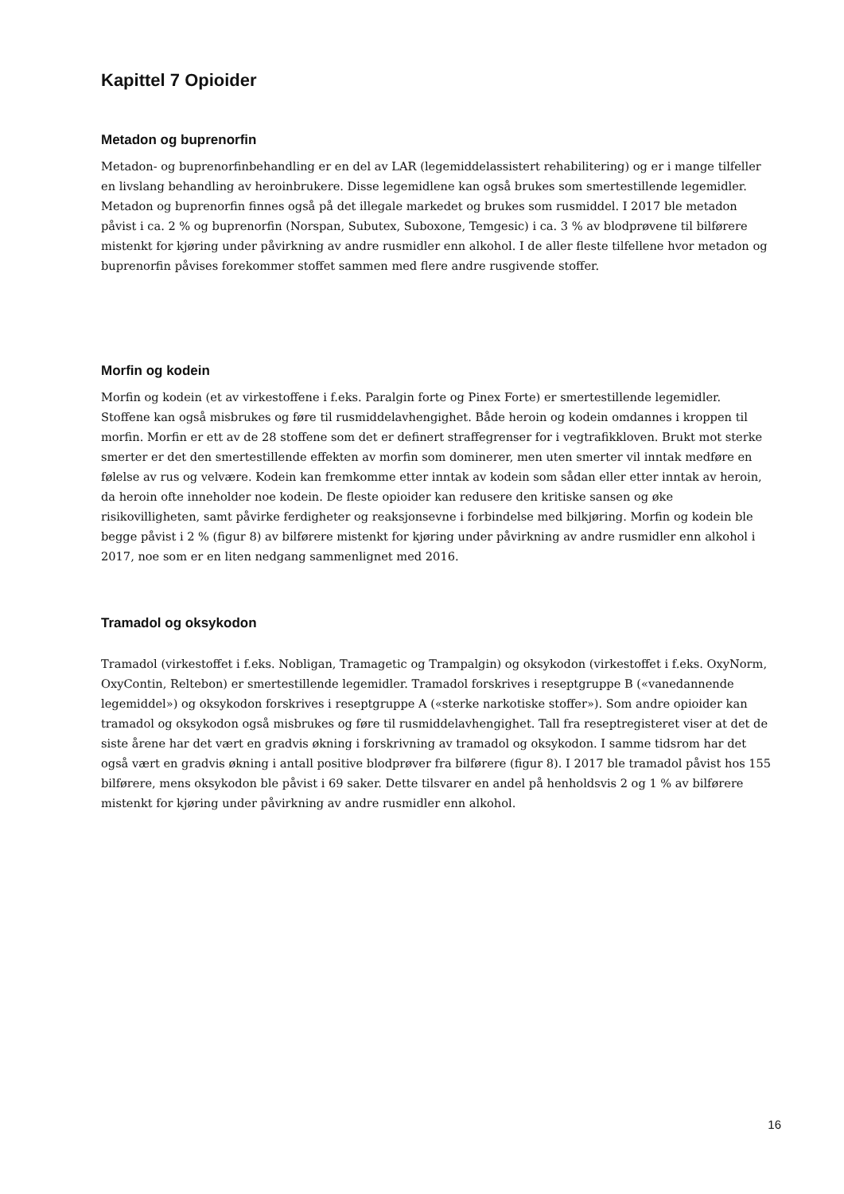Kapittel 7 Opioider
Metadon og buprenorfin
Metadon- og buprenorfinbehandling er en del av LAR (legemiddelassistert rehabilitering) og er i mange tilfeller en livslang behandling av heroinbrukere. Disse legemidlene kan også brukes som smertestillende legemidler. Metadon og buprenorfin finnes også på det illegale markedet og brukes som rusmiddel. I 2017 ble metadon påvist i ca. 2 % og buprenorfin (Norspan, Subutex, Suboxone, Temgesic) i ca. 3 % av blodprøvene til bilførere mistenkt for kjøring under påvirkning av andre rusmidler enn alkohol. I de aller fleste tilfellene hvor metadon og buprenorfin påvises forekommer stoffet sammen med flere andre rusgivende stoffer.
Morfin og kodein
Morfin og kodein (et av virkestoffene i f.eks. Paralgin forte og Pinex Forte) er smertestillende legemidler. Stoffene kan også misbrukes og føre til rusmiddelavhengighet. Både heroin og kodein omdannes i kroppen til morfin. Morfin er ett av de 28 stoffene som det er definert straffegrenser for i vegtrafikkloven. Brukt mot sterke smerter er det den smertestillende effekten av morfin som dominerer, men uten smerter vil inntak medføre en følelse av rus og velvære. Kodein kan fremkomme etter inntak av kodein som sådan eller etter inntak av heroin, da heroin ofte inneholder noe kodein. De fleste opioider kan redusere den kritiske sansen og øke risikovilligheten, samt påvirke ferdigheter og reaksjonsevne i forbindelse med bilkjøring. Morfin og kodein ble begge påvist i 2 % (figur 8) av bilførere mistenkt for kjøring under påvirkning av andre rusmidler enn alkohol i 2017, noe som er en liten nedgang sammenlignet med 2016.
Tramadol og oksykodon
Tramadol (virkestoffet i f.eks. Nobligan, Tramagetic og Trampalgin) og oksykodon (virkestoffet i f.eks. OxyNorm, OxyContin, Reltebon) er smertestillende legemidler. Tramadol forskrives i reseptgruppe B («vanedannende legemiddel») og oksykodon forskrives i reseptgruppe A («sterke narkotiske stoffer»). Som andre opioider kan tramadol og oksykodon også misbrukes og føre til rusmiddelavhengighet. Tall fra reseptregisteret viser at det de siste årene har det vært en gradvis økning i forskrivning av tramadol og oksykodon. I samme tidsrom har det også vært en gradvis økning i antall positive blodprøver fra bilførere (figur 8). I 2017 ble tramadol påvist hos 155 bilførere, mens oksykodon ble påvist i 69 saker. Dette tilsvarer en andel på henholdsvis 2 og 1 % av bilførere mistenkt for kjøring under påvirkning av andre rusmidler enn alkohol.
16